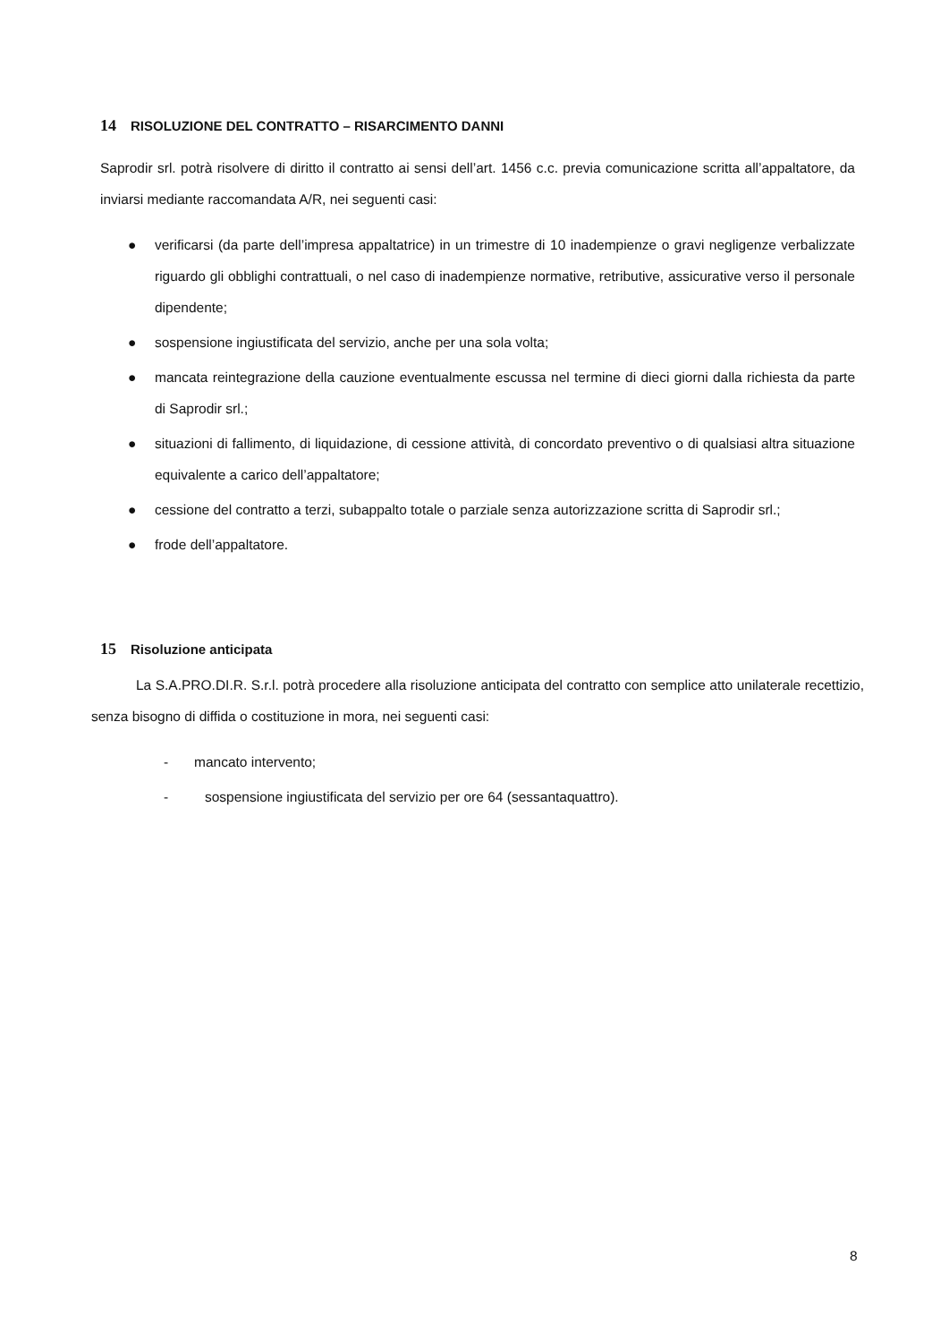14 RISOLUZIONE DEL CONTRATTO – RISARCIMENTO DANNI
Saprodir srl. potrà risolvere di diritto il contratto ai sensi dell’art. 1456 c.c. previa comunicazione scritta all’appaltatore, da inviarsi mediante raccomandata A/R, nei seguenti casi:
● verificarsi (da parte dell’impresa appaltatrice) in un trimestre di 10 inadempienze o gravi negligenze verbalizzate riguardo gli obblighi contrattuali, o nel caso di inadempienze normative, retributive, assicurative verso il personale dipendente;
● sospensione ingiustificata del servizio, anche per una sola volta;
● mancata reintegrazione della cauzione eventualmente escussa nel termine di dieci giorni dalla richiesta da parte di Saprodir srl.;
● situazioni di fallimento, di liquidazione, di cessione attività, di concordato preventivo o di qualsiasi altra situazione equivalente a carico dell’appaltatore;
● cessione del contratto a terzi, subappalto totale o parziale senza autorizzazione scritta di Saprodir srl.;
● frode dell’appaltatore.
15 Risoluzione anticipata
La S.A.PRO.DI.R. S.r.l. potrà procedere alla risoluzione anticipata del contratto con semplice atto unilaterale recettizio, senza bisogno di diffida o costituzione in mora, nei seguenti casi:
- mancato intervento;
- sospensione ingiustificata del servizio per ore 64 (sessantaquattro).
8